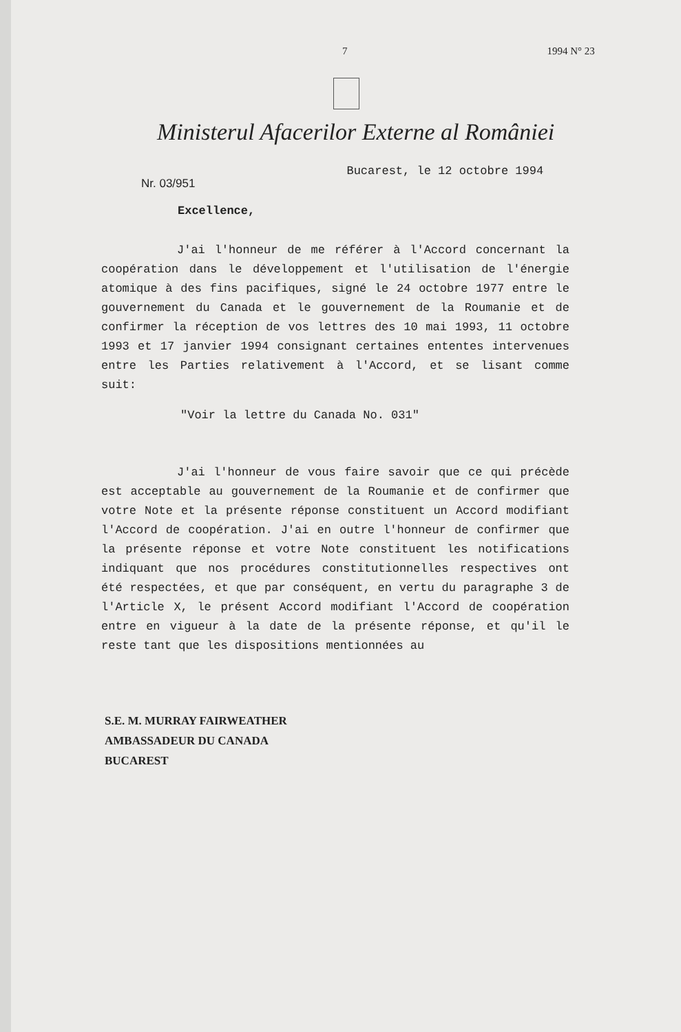7 1994 N° 23
Ministerul Afacerilor Externe al României
Nr. 03/951 Bucarest, le 12 octobre 1994
Excellence,
J'ai l'honneur de me référer à l'Accord concernant la coopération dans le développement et l'utilisation de l'énergie atomique à des fins pacifiques, signé le 24 octobre 1977 entre le gouvernement du Canada et le gouvernement de la Roumanie et de confirmer la réception de vos lettres des 10 mai 1993, 11 octobre 1993 et 17 janvier 1994 consignant certaines ententes intervenues entre les Parties relativement à l'Accord, et se lisant comme suit:
"Voir la lettre du Canada No. 031"
J'ai l'honneur de vous faire savoir que ce qui précède est acceptable au gouvernement de la Roumanie et de confirmer que votre Note et la présente réponse constituent un Accord modifiant l'Accord de coopération. J'ai en outre l'honneur de confirmer que la présente réponse et votre Note constituent les notifications indiquant que nos procédures constitutionnelles respectives ont été respectées, et que par conséquent, en vertu du paragraphe 3 de l'Article X, le présent Accord modifiant l'Accord de coopération entre en vigueur à la date de la présente réponse, et qu'il le reste tant que les dispositions mentionnées au
S.E. M. MURRAY FAIRWEATHER
AMBASSADEUR DU CANADA
BUCAREST